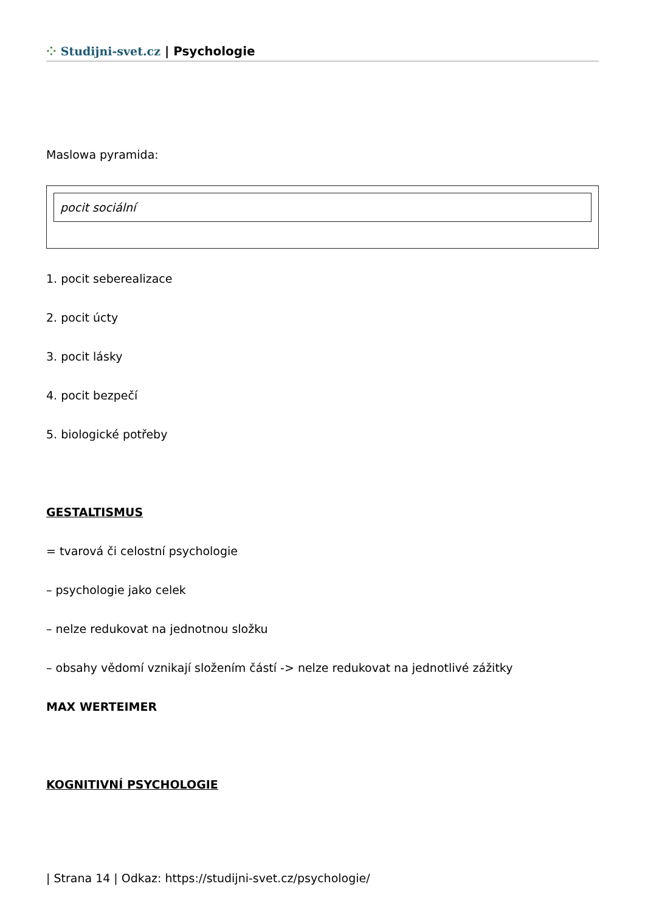⁘ Studijni-svet.cz | Psychologie
Maslowa pyramida:
pocit sociální
1. pocit seberealizace
2. pocit úcty
3. pocit lásky
4. pocit bezpečí
5. biologické potřeby
GESTALTISMUS
= tvarová či celostní psychologie
– psychologie jako celek
– nelze redukovat na jednotnou složku
– obsahy vědomí vznikají složením částí -> nelze redukovat na jednotlivé zážitky
MAX WERTEIMER
KOGNITIVNÍ PSYCHOLOGIE
| Strana 14 | Odkaz: https://studijni-svet.cz/psychologie/